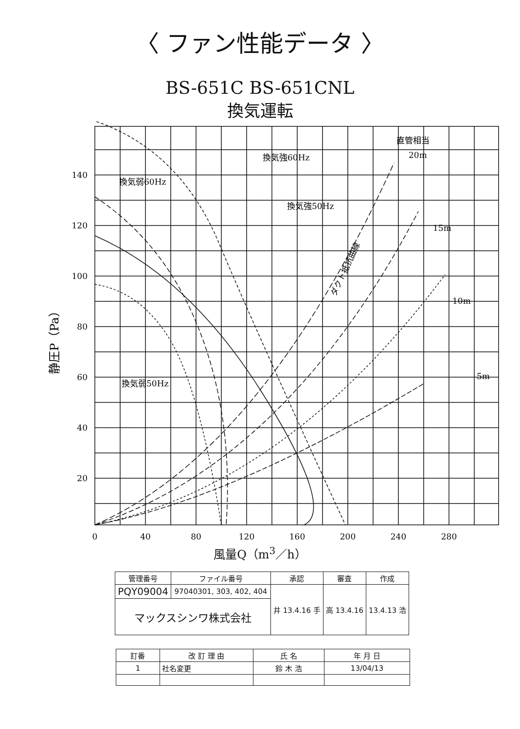〈 ファン性能データ 〉
BS-651C BS-651CNL
換気運転
140
120
100
80
60
40
20
0
40
80
120
160
200
240
280
換気弱60Hz
換気強60Hz
換気強50Hz
換気弱50Hz
直管相当
20m
15m
10m
5m
ダクト抵抗曲線
静圧P（Pa）
風量Q（m<sup>3</sup>／h）
| 管理番号 | ファイル番号 | 承認 | 審査 | 作成 |
| --- | --- | --- | --- | --- |
| PQY09004 | 97040301, 303, 402, 404 | 井 13.4.16 手 | 高 13.4.16 | 13.4.13 浩 |
| マックスシンワ株式会社 | | | | |
| 訂番 | 改 訂 理 由 | 氏 名 | 年 月 日 |
| --- | --- | --- | --- |
| 1 | 社名変更 | 鈴 木 浩 | 13/04/13 |